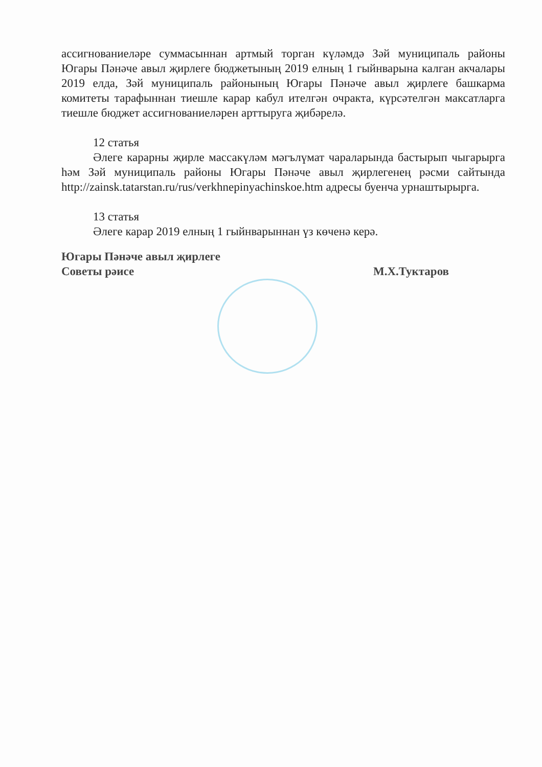ассигнованиеләре суммасыннан артмый торган күләмдә Зәй муниципаль районы Югары Пәнәче авыл җирлеге бюджетының 2019 елның 1 гыйнварына калган акчалары 2019 елда, Зәй муниципаль районының Югары Пәнәче авыл җирлеге башкарма комитеты тарафыннан тиешле карар кабул ителгән очракта, күрсәтелгән максатларга тиешле бюджет ассигнованиеләрен арттыруга җибәрелә.
12 статья
Әлеге карарны җирле массакүләм мәгълүмат чараларында бастырып чыгарырга һәм Зәй муниципаль районы Югары Пәнәче авыл җирлегенең рәсми сайтында http://zainsk.tatarstan.ru/rus/verkhnepinyachinskoe.htm адресы буенча урнаштырырга.
13 статья
Әлеге карар 2019 елның 1 гыйнварыннан үз көченә керә.
Югары Пәнәче авыл җирлеге
Советы рәисе
М.Х.Туктаров